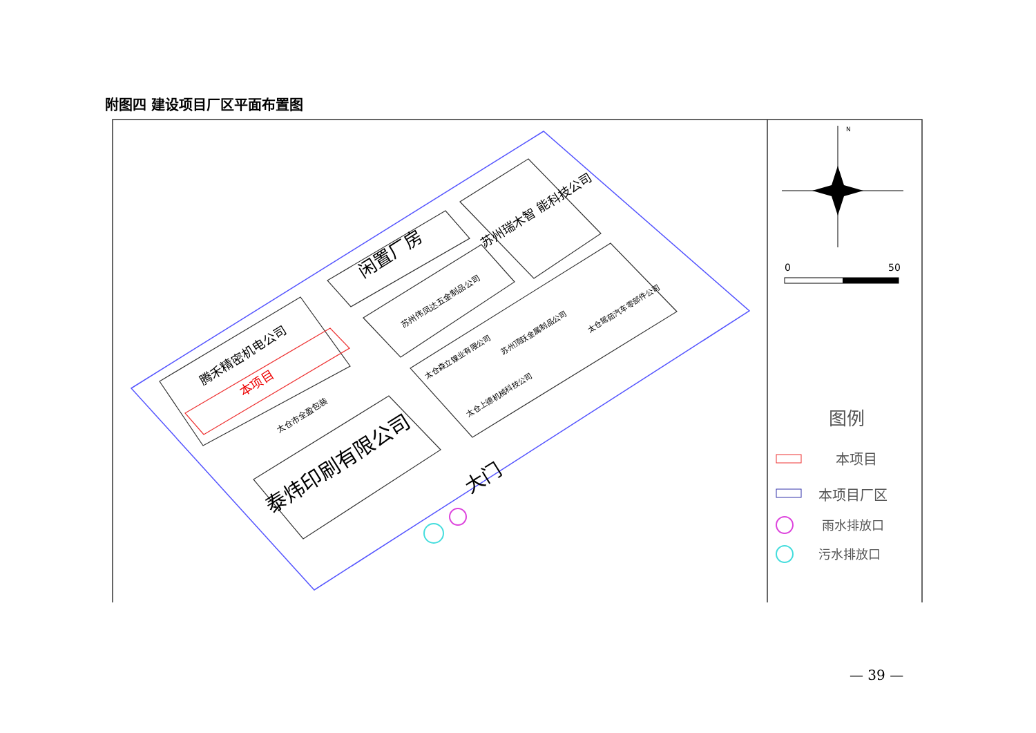附图四 建设项目厂区平面布置图
闲置厂房
苏州瑞木智 能科技公司
苏州伟凤达五金制品公司
腾禾精密机电公司
本项目
太仓市全盈包装
泰炜印刷有限公司
太仓森立镍业有限公司
苏州顶跃金属制品公司
太仓鸳茹汽车零部件公司
太仓上德机械科技公司
大门
N
0
50
图例
本项目
本项目厂区
雨水排放口
污水排放口
— 39 —